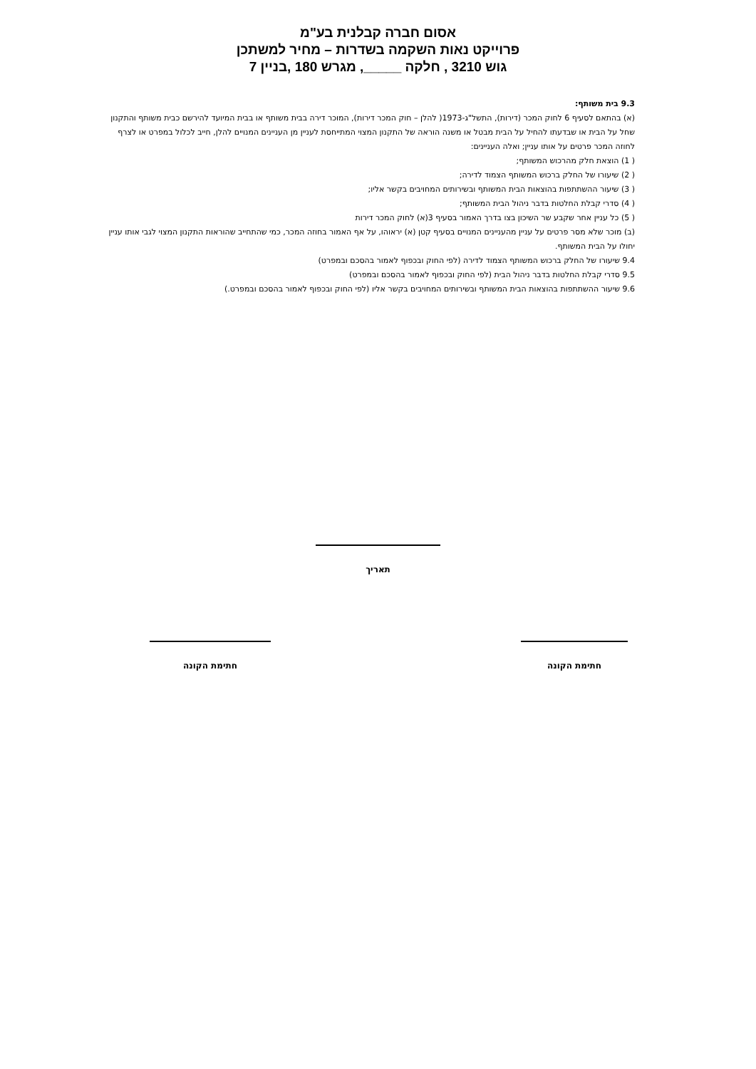אסום חברה קבלנית בע"מ
פרוייקט נאות השקמה בשדרות – מחיר למשתכן
גוש 3210 , חלקה _____, מגרש 180 ,בניין 7
9.3 בית משותף:
(א) בהתאם לסעיף 6 לחוק המכר (דירות), התשל"ג-1973( להלן – חוק המכר דירות), המוכר דירה בבית משותף או בבית המיועד להירשם כבית משותף והתקנון שחל על הבית או שבדעתו להחיל על הבית מבטל או משנה הוראה של התקנון המצוי המתייחסת לעניין מן העניינים המנויים להלן, חייב לכלול במפרט או לצרף לחוזה המכר פרטים על אותו עניין; ואלה העניינים:
( 1) הוצאת חלק מהרכוש המשותף;
( 2) שיעורו של החלק ברכוש המשותף הצמוד לדירה;
( 3) שיעור ההשתתפות בהוצאות הבית המשותף ובשירותים המחויבים בקשר אליו;
( 4) סדרי קבלת החלטות בדבר ניהול הבית המשותף;
( 5) כל עניין אחר שקבע שר השיכון בצו בדרך האמור בסעיף 3(א) לחוק המכר דירות
(ב) מוכר שלא מסר פרטים על עניין מהעניינים המנויים בסעיף קטן (א) יראוהו, על אף האמור בחוזה המכר, כמי שהתחייב שהוראות התקנון המצוי לגבי אותו עניין יחולו על הבית המשותף.
9.4 שיעורו של החלק ברכוש המשותף הצמוד לדירה (לפי החוק ובכפוף לאמור בהסכם ובמפרט)
9.5 סדרי קבלת החלטות בדבר ניהול הבית (לפי החוק ובכפוף לאמור בהסכם ובמפרט)
9.6 שיעור ההשתתפות בהוצאות הבית המשותף ובשירותים המחויבים בקשר אליו (לפי החוק ובכפוף לאמור בהסכם ובמפרט.)
תאריך
חתימת הקונה חתימת הקונה